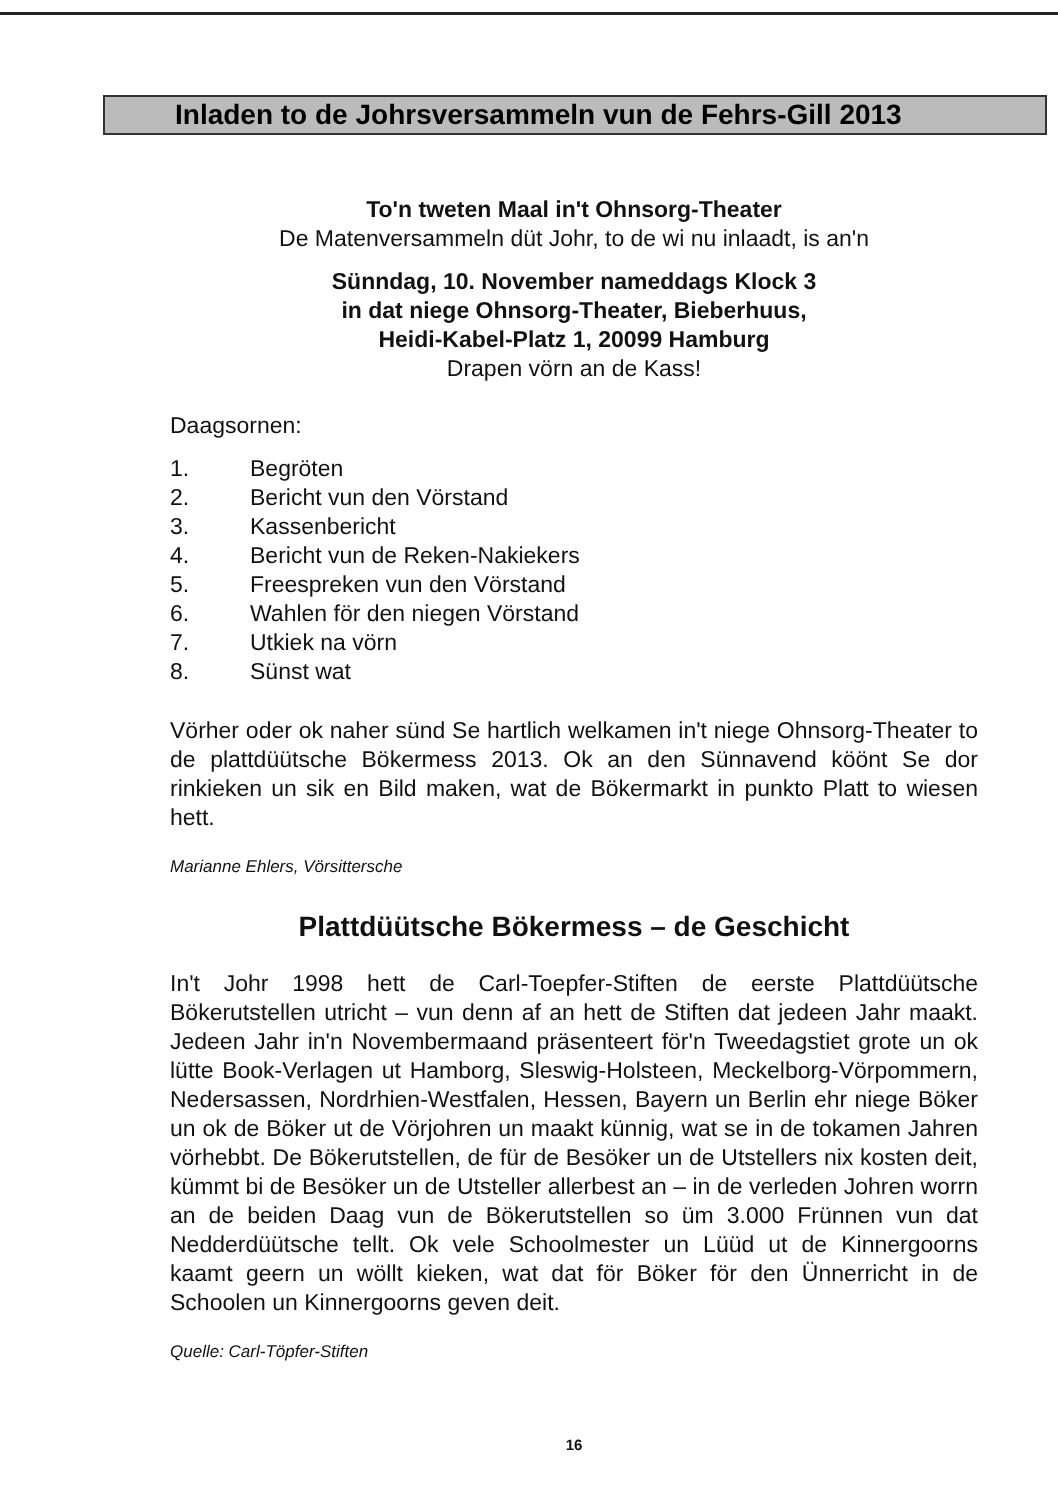Inladen to de Johrsversammeln vun de Fehrs-Gill 2013
To'n tweten Maal in't Ohnsorg-Theater
De Matenversammeln düt Johr, to de wi nu inlaadt, is an'n
Sünndag, 10. November nameddags Klock 3
in dat niege Ohnsorg-Theater, Bieberhuus,
Heidi-Kabel-Platz 1, 20099 Hamburg
Drapen vörn an de Kass!
Daagsornen:
1. Begröten
2. Bericht vun den Vörstand
3. Kassenbericht
4. Bericht vun de Reken-Nakiekers
5. Freespreken vun den Vörstand
6. Wahlen för den niegen Vörstand
7. Utkiek na vörn
8. Sünst wat
Vörher oder ok naher sünd Se hartlich welkamen in't niege Ohnsorg-Theater to de plattdüütsche Bökermess 2013. Ok an den Sünnavend köönt Se dor rinkieken un sik en Bild maken, wat de Bökermarkt in punkto Platt to wiesen hett.
Marianne Ehlers, Vörsittersche
Plattdüütsche Bökermess – de Geschicht
In't Johr 1998 hett de Carl-Toepfer-Stiften de eerste Plattdüütsche Bökerutstellen utricht – vun denn af an hett de Stiften dat jedeen Jahr maakt. Jedeen Jahr in'n Novembermaand präsenteert för'n Tweedagstiet grote un ok lütte Book-Verlagen ut Hamborg, Sleswig-Holsteen, Meckelborg-Vörpommern, Nedersassen, Nordrhien-Westfalen, Hessen, Bayern un Berlin ehr niege Böker un ok de Böker ut de Vörjohren un maakt künnig, wat se in de tokamen Jahren vörhebbt. De Bökerutstellen, de für de Besöker un de Utstellers nix kosten deit, kümmt bi de Besöker un de Utsteller allerbest an – in de verleden Johren worrn an de beiden Daag vun de Bökerutstellen so üm 3.000 Frünnen vun dat Nedderdüütsche tellt. Ok vele Schoolmester un Lüüd ut de Kinnergoorns kaamt geern un wöllt kieken, wat dat för Böker för den Ünnerricht in de Schoolen un Kinnergoorns geven deit.
Quelle: Carl-Töpfer-Stiften
16